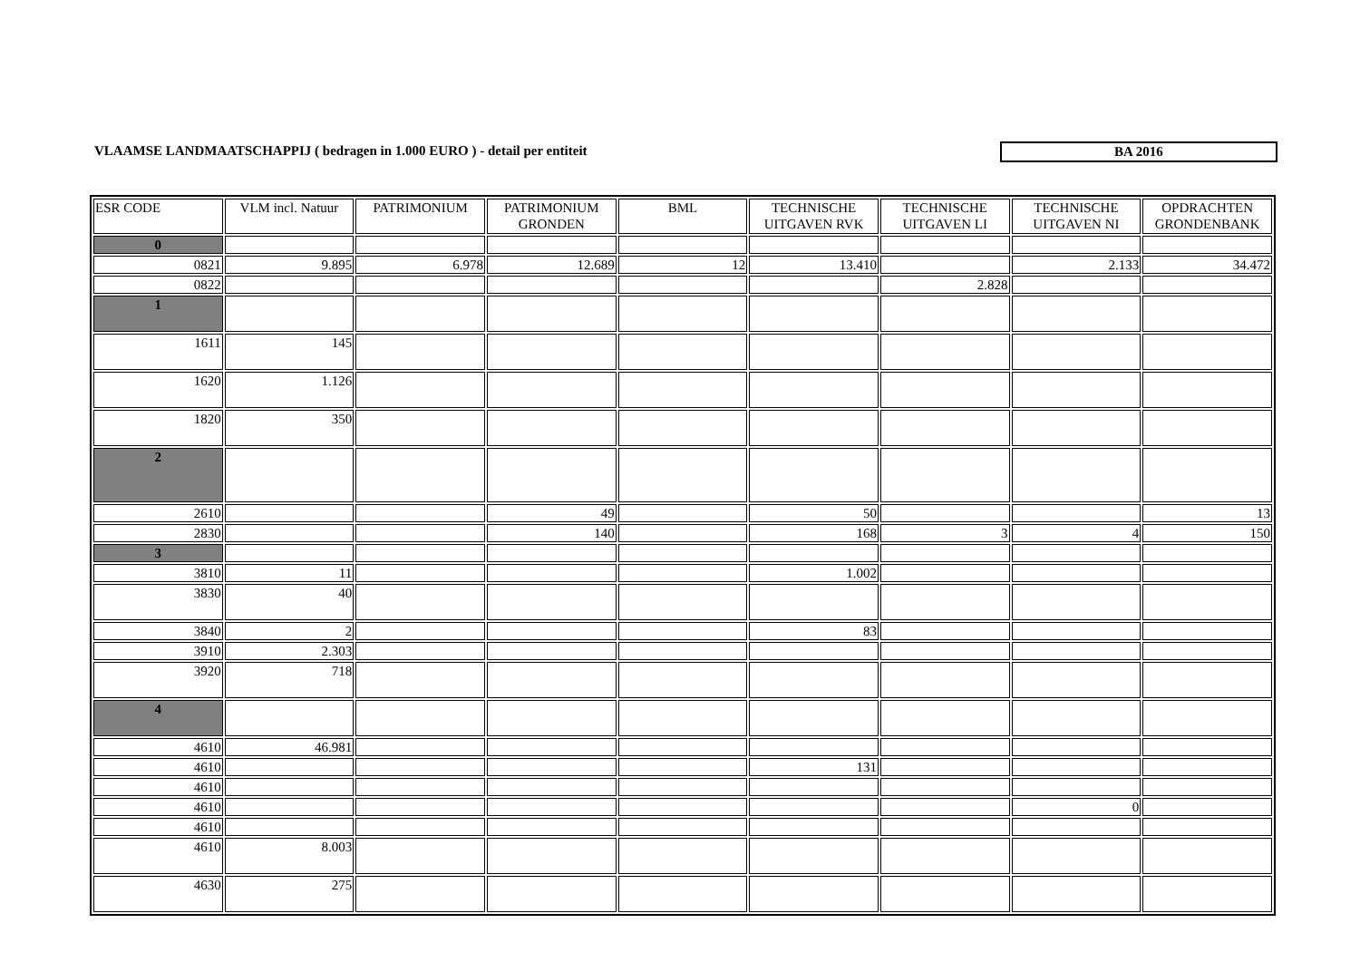VLAAMSE LANDMAATSCHAPPIJ ( bedragen in 1.000 EURO ) - detail per entiteit
BA 2016
| ESR CODE | VLM incl. Natuur | PATRIMONIUM | PATRIMONIUM GRONDEN | BML | TECHNISCHE UITGAVEN RVK | TECHNISCHE UITGAVEN LI | TECHNISCHE UITGAVEN NI | OPDRACHTEN GRONDENBANK |
| --- | --- | --- | --- | --- | --- | --- | --- | --- |
| 0 | | | | | | | | |
| 0821 | 9.895 | 6.978 | 12.689 | 12 | 13.410 | | 2.133 | 34.472 |
| 0822 | | | | | | 2.828 | | |
| 1 | | | | | | | | |
| 1611 | 145 | | | | | | | |
| 1620 | 1.126 | | | | | | | |
| 1820 | 350 | | | | | | | |
| 2 | | | | | | | | |
| 2610 | | | 49 | | 50 | | | 13 |
| 2830 | | | 140 | | 168 | 3 | 4 | 150 |
| 3 | | | | | | | | |
| 3810 | 11 | | | | 1.002 | | | |
| 3830 | 40 | | | | | | | |
| 3840 | 2 | | | | 83 | | | |
| 3910 | 2.303 | | | | | | | |
| 3920 | 718 | | | | | | | |
| 4 | | | | | | | | |
| 4610 | 46.981 | | | | | | | |
| 4610 | | | | | 131 | | | |
| 4610 | | | | | | | | |
| 4610 | | | | | | | 0 | |
| 4610 | | | | | | | | |
| 4610 | 8.003 | | | | | | | |
| 4630 | 275 | | | | | | | |